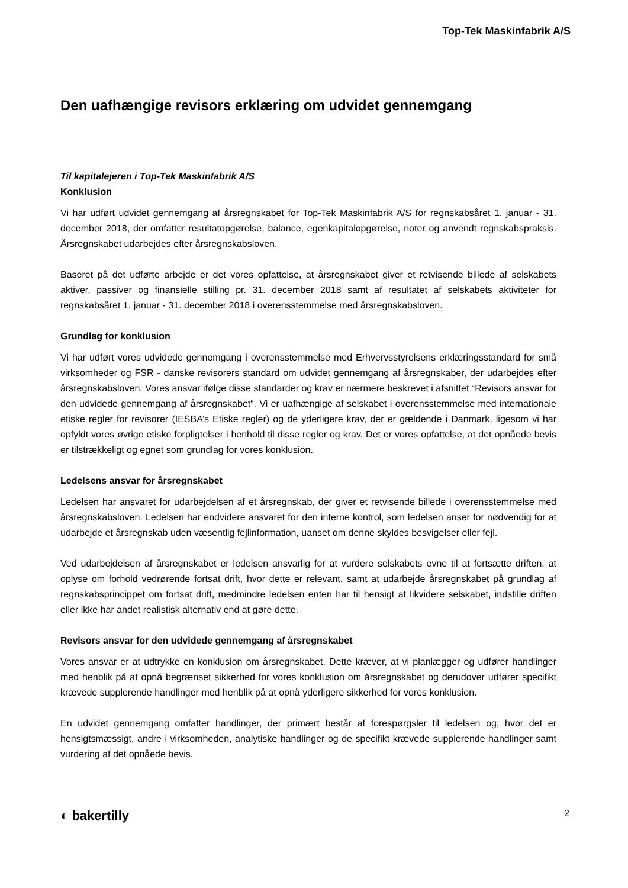Top-Tek Maskinfabrik A/S
Den uafhængige revisors erklæring om udvidet gennemgang
Til kapitalejeren i Top-Tek Maskinfabrik A/S
Konklusion
Vi har udført udvidet gennemgang af årsregnskabet for Top-Tek Maskinfabrik A/S for regnskabsåret 1. januar - 31. december 2018, der omfatter resultatopgørelse, balance, egenkapitalopgørelse, noter og anvendt regnskabspraksis. Årsregnskabet udarbejdes efter årsregnskabsloven.
Baseret på det udførte arbejde er det vores opfattelse, at årsregnskabet giver et retvisende billede af selskabets aktiver, passiver og finansielle stilling pr. 31. december 2018 samt af resultatet af selskabets aktiviteter for regnskabsåret 1. januar - 31. december 2018 i overensstemmelse med årsregnskabsloven.
Grundlag for konklusion
Vi har udført vores udvidede gennemgang i overensstemmelse med Erhvervsstyrelsens erklæringsstandard for små virksomheder og FSR - danske revisorers standard om udvidet gennemgang af årsregnskaber, der udarbejdes efter årsregnskabsloven. Vores ansvar ifølge disse standarder og krav er nærmere beskrevet i afsnittet “Revisors ansvar for den udvidede gennemgang af årsregnskabet“. Vi er uafhængige af selskabet i overensstemmelse med internationale etiske regler for revisorer (IESBA’s Etiske regler) og de yderligere krav, der er gældende i Danmark, ligesom vi har opfyldt vores øvrige etiske forpligtelser i henhold til disse regler og krav. Det er vores opfattelse, at det opnåede bevis er tilstrækkeligt og egnet som grundlag for vores konklusion.
Ledelsens ansvar for årsregnskabet
Ledelsen har ansvaret for udarbejdelsen af et årsregnskab, der giver et retvisende billede i overensstemmelse med årsregnskabsloven. Ledelsen har endvidere ansvaret for den interne kontrol, som ledelsen anser for nødvendig for at udarbejde et årsregnskab uden væsentlig fejlinformation, uanset om denne skyldes besvigelser eller fejl.
Ved udarbejdelsen af årsregnskabet er ledelsen ansvarlig for at vurdere selskabets evne til at fortsætte driften, at oplyse om forhold vedrørende fortsat drift, hvor dette er relevant, samt at udarbejde årsregnskabet på grundlag af regnskabsprincippet om fortsat drift, medmindre ledelsen enten har til hensigt at likvidere selskabet, indstille driften eller ikke har andet realistisk alternativ end at gøre dette.
Revisors ansvar for den udvidede gennemgang af årsregnskabet
Vores ansvar er at udtrykke en konklusion om årsregnskabet. Dette kræver, at vi planlægger og udfører handlinger med henblik på at opnå begrænset sikkerhed for vores konklusion om årsregnskabet og derudover udfører specifikt krævede supplerende handlinger med henblik på at opnå yderligere sikkerhed for vores konklusion.
En udvidet gennemgang omfatter handlinger, der primært består af forespørgsler til ledelsen og, hvor det er hensigtsmæssigt, andre i virksomheden, analytiske handlinger og de specifikt krævede supplerende handlinger samt vurdering af det opnåede bevis.
◐ bakertilly 2